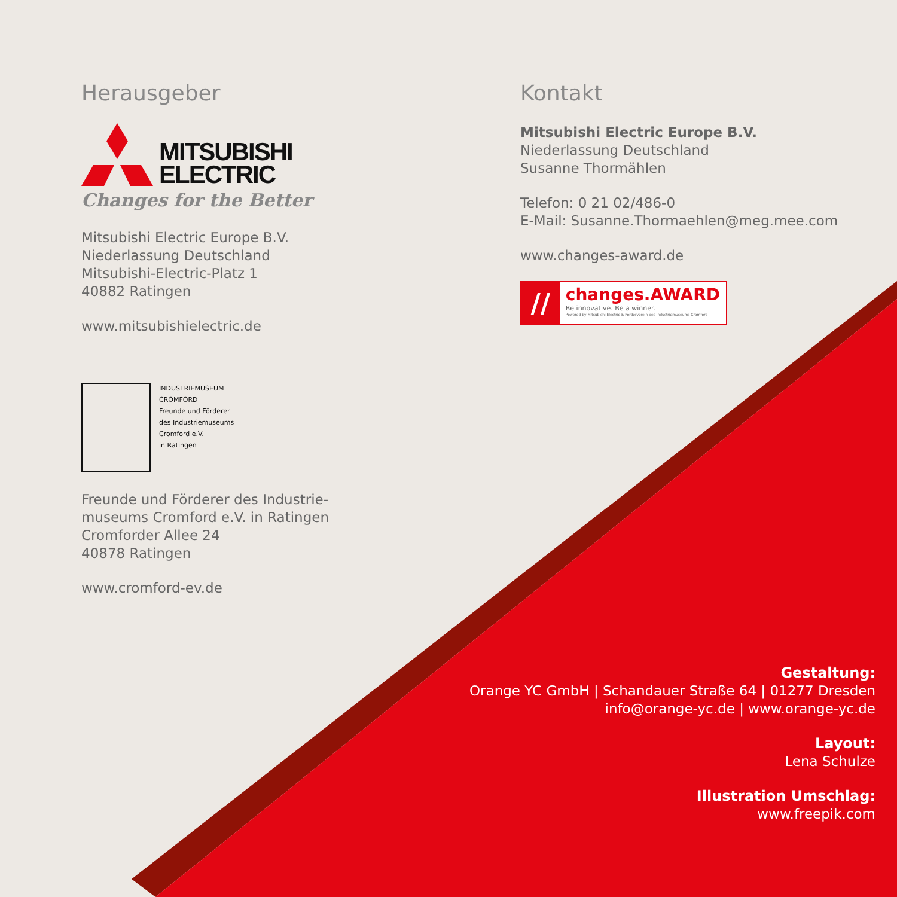Herausgeber
MITSUBISHI
ELECTRIC
Changes for the Better
Mitsubishi Electric Europe B.V.
Niederlassung Deutschland
Mitsubishi-Electric-Platz 1
40882 Ratingen
www.mitsubishielectric.de
INDUSTRIEMUSEUM
CROMFORD
Freunde und Förderer
des Industriemuseums
Cromford e.V.
in Ratingen
Freunde und Förderer des Industrie-
museums Cromford e.V. in Ratingen
Cromforder Allee 24
40878 Ratingen
www.cromford-ev.de
Kontakt
Mitsubishi Electric Europe B.V.
Niederlassung Deutschland
Susanne Thormählen
Telefon: 0 21 02/486-0
E-Mail: Susanne.Thormaehlen@meg.mee.com
www.changes-award.de
//
changes.AWARD
Be innovative. Be a winner.
Powered by Mitsubishi Electric & Förderverein des Industriemuseums Cromford
Gestaltung:
Orange YC GmbH | Schandauer Straße 64 | 01277 Dresden
info@orange-yc.de | www.orange-yc.de
Layout:
Lena Schulze
Illustration Umschlag:
www.freepik.com